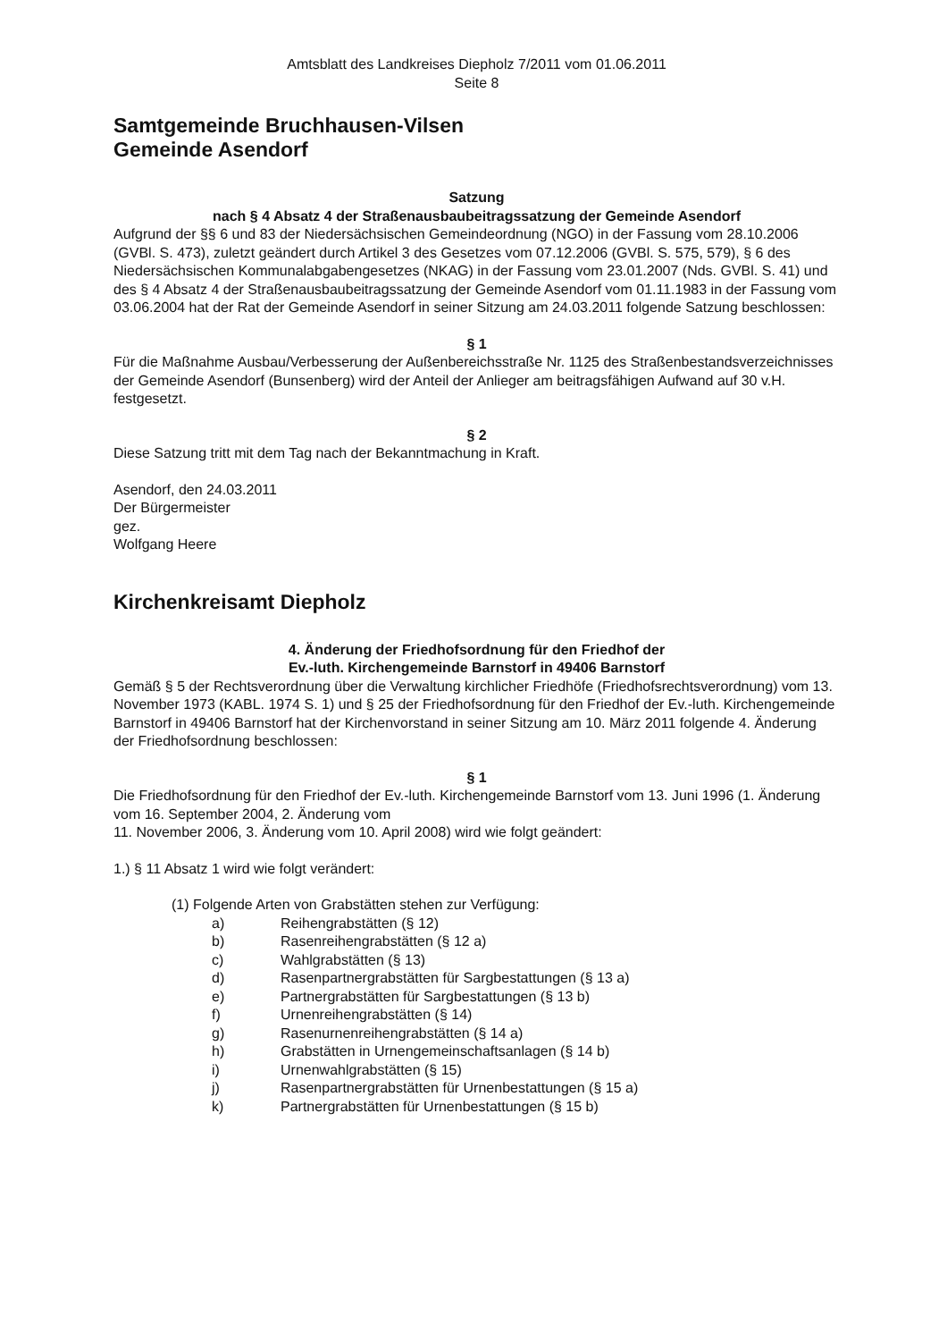Amtsblatt des Landkreises Diepholz 7/2011 vom 01.06.2011
Seite 8
Samtgemeinde Bruchhausen-Vilsen
Gemeinde Asendorf
Satzung
nach § 4 Absatz 4 der Straßenausbaubeitragssatzung der Gemeinde Asendorf
Aufgrund der §§ 6 und 83 der Niedersächsischen Gemeindeordnung (NGO) in der Fassung vom 28.10.2006 (GVBl. S. 473), zuletzt geändert durch Artikel 3 des Gesetzes vom 07.12.2006 (GVBl. S. 575, 579), § 6 des Niedersächsischen Kommunalabgabengesetzes (NKAG) in der Fassung vom 23.01.2007 (Nds. GVBl. S. 41) und des § 4 Absatz 4 der Straßenausbaubeitragssatzung der Gemeinde Asendorf vom 01.11.1983 in der Fassung vom 03.06.2004 hat der Rat der Gemeinde Asendorf in seiner Sitzung am 24.03.2011 folgende Satzung beschlossen:
§ 1
Für die Maßnahme Ausbau/Verbesserung der Außenbereichsstraße Nr. 1125 des Straßenbestandsverzeichnisses der Gemeinde Asendorf (Bunsenberg) wird der Anteil der Anlieger am beitragsfähigen Aufwand auf 30 v.H. festgesetzt.
§ 2
Diese Satzung tritt mit dem Tag nach der Bekanntmachung in Kraft.
Asendorf, den 24.03.2011
Der Bürgermeister
gez.
Wolfgang Heere
Kirchenkreisamt Diepholz
4. Änderung der Friedhofsordnung für den Friedhof der
Ev.-luth. Kirchengemeinde Barnstorf in 49406 Barnstorf
Gemäß § 5 der Rechtsverordnung über die Verwaltung kirchlicher Friedhöfe (Friedhofsrechtsverordnung) vom 13. November 1973 (KABL. 1974 S. 1) und § 25 der Friedhofsordnung für den Friedhof der Ev.-luth. Kirchengemeinde Barnstorf in 49406 Barnstorf hat der Kirchenvorstand in seiner Sitzung am 10. März 2011 folgende 4. Änderung der Friedhofsordnung beschlossen:
§ 1
Die Friedhofsordnung für den Friedhof der Ev.-luth. Kirchengemeinde Barnstorf vom 13. Juni 1996 (1. Änderung vom 16. September 2004, 2. Änderung vom
11. November 2006, 3. Änderung vom 10. April 2008) wird wie folgt geändert:
1.) § 11 Absatz 1 wird wie folgt verändert:
(1) Folgende Arten von Grabstätten stehen zur Verfügung:
a) Reihengrabstätten (§ 12)
b) Rasenreihengrabstätten (§ 12 a)
c) Wahlgrabstätten (§ 13)
d) Rasenpartnergrabstätten für Sargbestattungen (§ 13 a)
e) Partnergrabstätten für Sargbestattungen (§ 13 b)
f) Urnenreihengrabstätten (§ 14)
g) Rasenurnenreihengrabstätten (§ 14 a)
h) Grabstätten in Urnengemeinschaftsanlagen (§ 14 b)
i) Urnenwahlgrabstätten (§ 15)
j) Rasenpartnergrabstätten für Urnenbestattungen (§ 15 a)
k) Partnergrabstätten für Urnenbestattungen (§ 15 b)